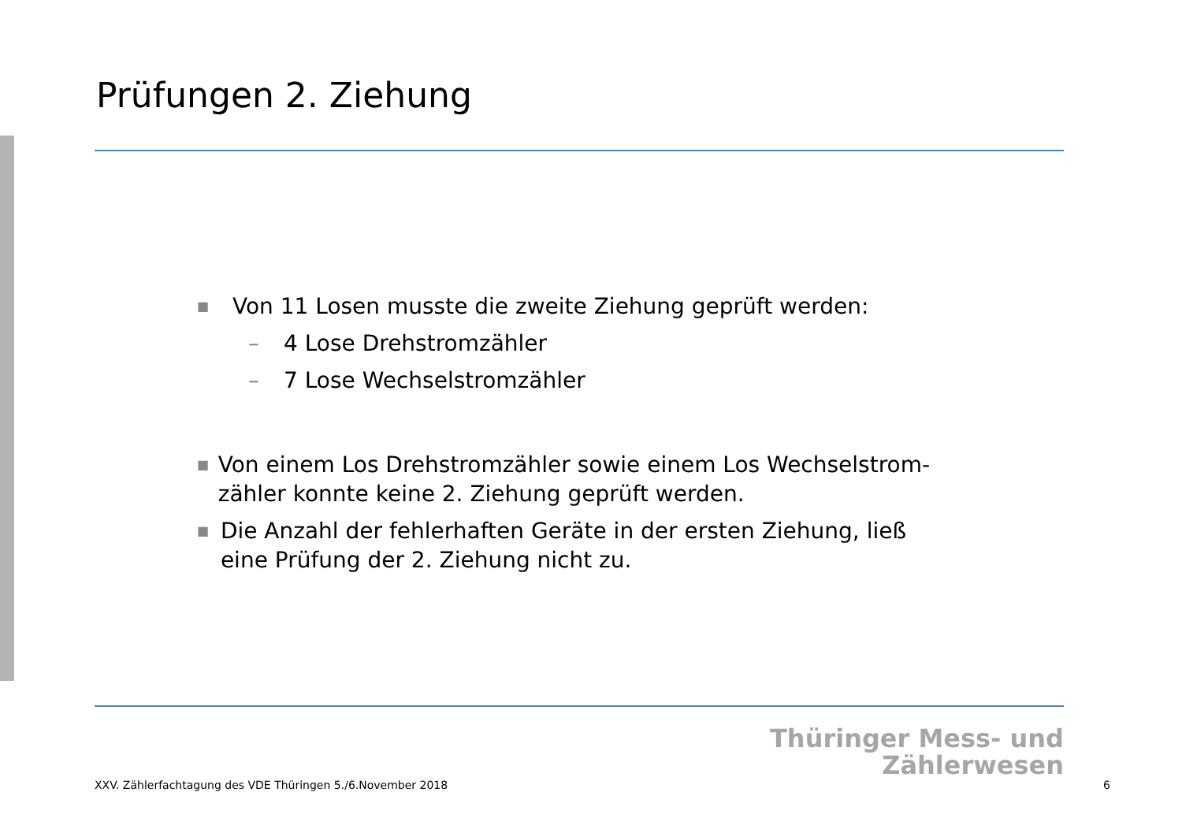Prüfungen 2. Ziehung
■ Von 11 Losen musste die zweite Ziehung geprüft werden:
– 4 Lose Drehstromzähler
– 7 Lose Wechselstromzähler
■ Von einem Los Drehstromzähler sowie einem Los Wechselstrom-zähler konnte keine 2. Ziehung geprüft werden.
■ Die Anzahl der fehlerhaften Geräte in der ersten Ziehung, ließ eine Prüfung der 2. Ziehung nicht zu.
Thüringer Mess- und
Zählerwesen
XXV. Zählerfachtagung des VDE Thüringen 5./6.November 2018
6